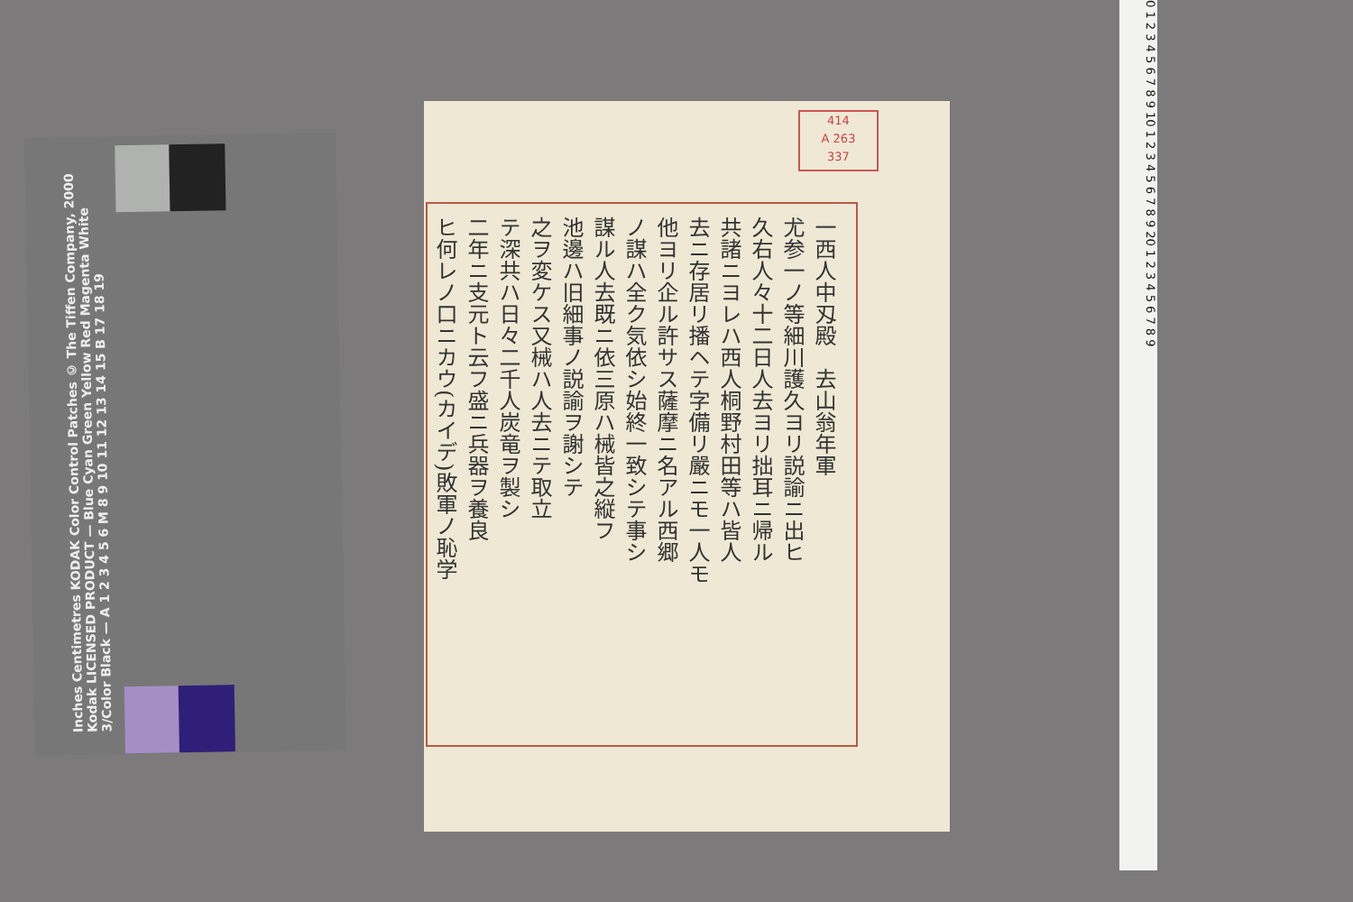Inches Centimetres KODAK Color Control Patches © The Tiffen Company, 2000 Kodak LICENSED PRODUCT — Blue Cyan Green Yellow Red Magenta White 3/Color Black — A 1 2 3 4 5 6 M 8 9 10 11 12 13 14 15 B 17 18 19
414
A 263
337
一西人中刄殿　去山翁年軍
尤参一ノ等細川護久ヨリ説諭ニ出ヒ
久右人々十二日人去ヨリ拙耳ニ帰ル
共諸ニヨレハ西人桐野村田等ハ皆人
去ニ存居リ播ヘテ字備リ嚴ニモ一人モ
他ヨリ企ル許サス薩摩ニ名アル西郷
ノ謀ハ全ク気依シ始終一致シテ事シ
謀ル人去既ニ依三原ハ械皆之縦フ
池邊ハ旧細事ノ説諭ヲ謝シテ
之ヲ変ケス又械ハ人去ニテ取立
テ深共ハ日々二千人炭竜ヲ製シ
二年ニ支元ト云フ盛ニ兵器ヲ養良
ヒ何レノ口ニカウ(カイデ)敗軍ノ恥学
0 1 2 3 4 5 6 7 8 9 10 1 2 3 4 5 6 7 8 9 20 1 2 3 4 5 6 7 8 9